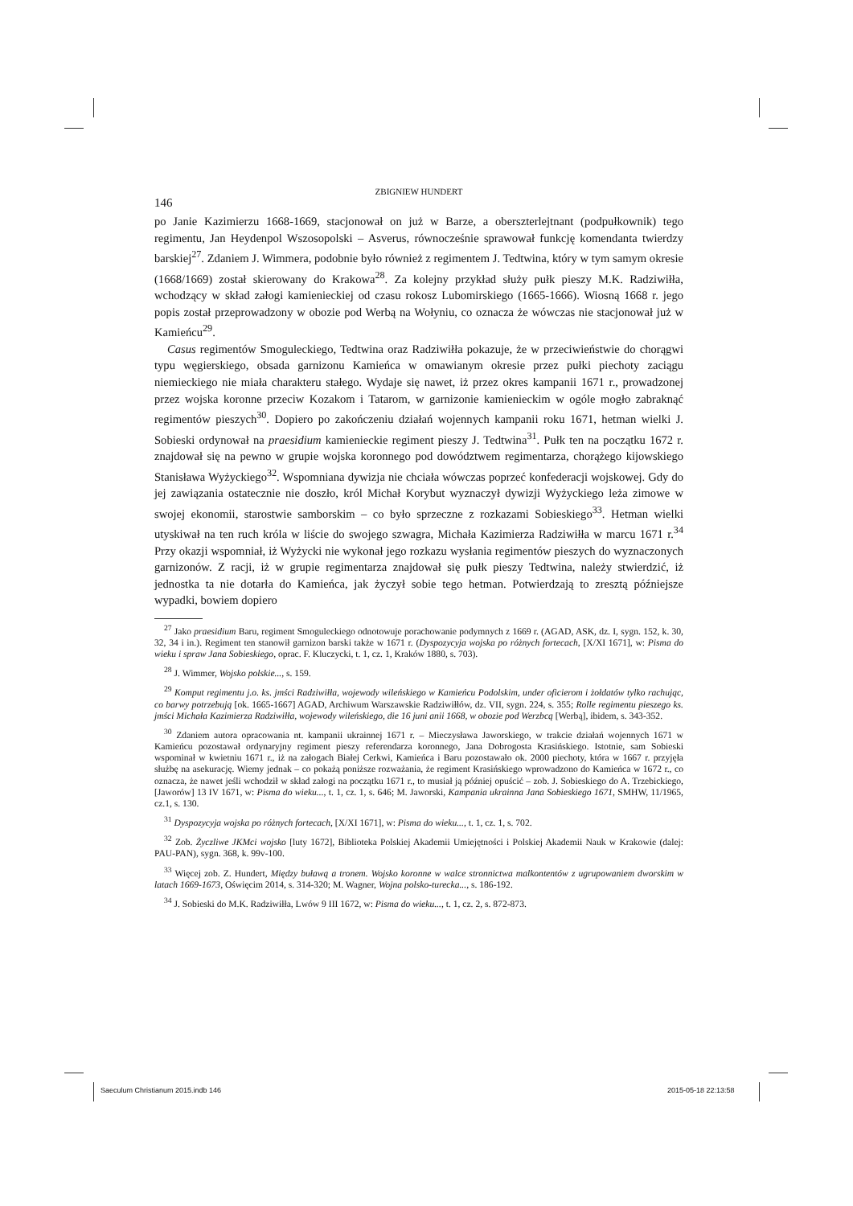ZBIGNIEW HUNDERT
146
po Janie Kazimierzu 1668-1669, stacjonował on już w Barze, a oberszterlejtnant (podpułkownik) tego regimentu, Jan Heydenpol Wszosopolski – Asverus, równocześnie sprawował funkcję komendanta twierdzy barskiej<sup>27</sup>. Zdaniem J. Wimmera, podobnie było również z regimentem J. Tedtwina, który w tym samym okresie (1668/1669) został skierowany do Krakowa<sup>28</sup>. Za kolejny przykład służy pułk pieszy M.K. Radziwiłła, wchodzący w skład załogi kamienieckiej od czasu rokosz Lubomirskiego (1665-1666). Wiosną 1668 r. jego popis został przeprowadzony w obozie pod Werbą na Wołyniu, co oznacza że wówczas nie stacjonował już w Kamieńcu<sup>29</sup>.
Casus regimentów Smoguleckiego, Tedtwina oraz Radziwiłła pokazuje, że w przeciwieństwie do chorągwi typu węgierskiego, obsada garnizonu Kamieńca w omawianym okresie przez pułki piechoty zaciągu niemieckiego nie miała charakteru stałego. Wydaje się nawet, iż przez okres kampanii 1671 r., prowadzonej przez wojska koronne przeciw Kozakom i Tatarom, w garnizonie kamienieckim w ogóle mogło zabraknąć regimentów pieszych<sup>30</sup>. Dopiero po zakończeniu działań wojennych kampanii roku 1671, hetman wielki J. Sobieski ordynował na praesidium kamienieckie regiment pieszy J. Tedtwina<sup>31</sup>. Pułk ten na początku 1672 r. znajdował się na pewno w grupie wojska koronnego pod dowództwem regimentarza, chorążego kijowskiego Stanisława Wyżyckiego<sup>32</sup>. Wspomniana dywizja nie chciała wówczas poprzeć konfederacji wojskowej. Gdy do jej zawiązania ostatecznie nie doszło, król Michał Korybut wyznaczył dywizji Wyżyckiego leża zimowe w swojej ekonomii, starostwie samborskim – co było sprzeczne z rozkazami Sobieskiego<sup>33</sup>. Hetman wielki utyskiwał na ten ruch króla w liście do swojego szwagra, Michała Kazimierza Radziwiłła w marcu 1671 r.<sup>34</sup> Przy okazji wspomniał, iż Wyżycki nie wykonał jego rozkazu wysłania regimentów pieszych do wyznaczonych garnizonów. Z racji, iż w grupie regimentarza znajdował się pułk pieszy Tedtwina, należy stwierdzić, iż jednostka ta nie dotarła do Kamieńca, jak życzył sobie tego hetman. Potwierdzają to zresztą późniejsze wypadki, bowiem dopiero
<sup>27</sup> Jako praesidium Baru, regiment Smoguleckiego odnotowuje porachowanie podymnych z 1669 r. (AGAD, ASK, dz. I, sygn. 152, k. 30, 32, 34 i in.). Regiment ten stanowił garnizon barski także w 1671 r. (Dyspozycyja wojska po różnych fortecach, [X/XI 1671], w: Pisma do wieku i spraw Jana Sobieskiego, oprac. F. Kluczycki, t. 1, cz. 1, Kraków 1880, s. 703).
<sup>28</sup> J. Wimmer, Wojsko polskie..., s. 159.
<sup>29</sup> Komput regimentu j.o. ks. jmści Radziwiłła, wojewody wileńskiego w Kamieńcu Podolskim, under oficierom i żołdatów tylko rachując, co barwy potrzebują [ok. 1665-1667] AGAD, Archiwum Warszawskie Radziwiłłów, dz. VII, sygn. 224, s. 355; Rolle regimentu pieszego ks. jmści Michała Kazimierza Radziwiłła, wojewody wileńskiego, die 16 juni anii 1668, w obozie pod Werzbcą [Werbą], ibidem, s. 343-352.
<sup>30</sup> Zdaniem autora opracowania nt. kampanii ukrainnej 1671 r. – Mieczysława Jaworskiego, w trakcie działań wojennych 1671 w Kamieńcu pozostawał ordynaryjny regiment pieszy referendarza koronnego, Jana Dobrogosta Krasińskiego. Istotnie, sam Sobieski wspominał w kwietniu 1671 r., iż na załogach Białej Cerkwi, Kamieńca i Baru pozostawało ok. 2000 piechoty, która w 1667 r. przyjęła służbę na asekurację. Wiemy jednak – co pokażą poniższe rozważania, że regiment Krasińskiego wprowadzono do Kamieńca w 1672 r., co oznacza, że nawet jeśli wchodził w skład załogi na początku 1671 r., to musiał ją później opuścić – zob. J. Sobieskiego do A. Trzebickiego, [Jaworów] 13 IV 1671, w: Pisma do wieku..., t. 1, cz. 1, s. 646; M. Jaworski, Kampania ukrainna Jana Sobieskiego 1671, SMHW, 11/1965, cz.1, s. 130.
<sup>31</sup> Dyspozycyja wojska po różnych fortecach, [X/XI 1671], w: Pisma do wieku..., t. 1, cz. 1, s. 702.
<sup>32</sup> Zob. Życzliwe JKMci wojsko [luty 1672], Biblioteka Polskiej Akademii Umiejętności i Polskiej Akademii Nauk w Krakowie (dalej: PAU-PAN), sygn. 368, k. 99v-100.
<sup>33</sup> Więcej zob. Z. Hundert, Między buławą a tronem. Wojsko koronne w walce stronnictwa malkontentów z ugrupowaniem dworskim w latach 1669-1673, Oświęcim 2014, s. 314-320; M. Wagner, Wojna polsko-turecka..., s. 186-192.
<sup>34</sup> J. Sobieski do M.K. Radziwiłła, Lwów 9 III 1672, w: Pisma do wieku..., t. 1, cz. 2, s. 872-873.
Saeculum Christianum 2015.indb 146
2015-05-18 22:13:58